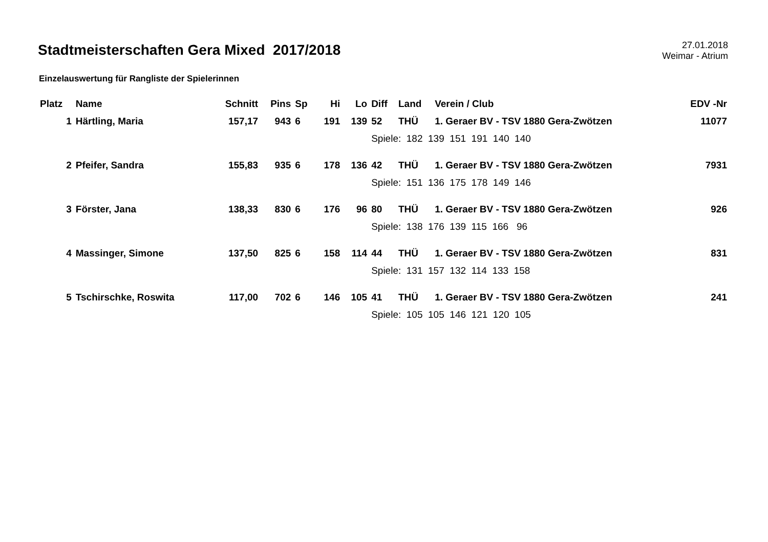Stadtmeisterschaften Gera Mixed 2017/2018
27.01.2018
Weimar - Atrium
Einzelauswertung für Rangliste der Spielerinnen
| Platz | Name | Schnitt | Pins | Sp | Hi | Lo | Diff | Land | Verein / Club | EDV -Nr |
| --- | --- | --- | --- | --- | --- | --- | --- | --- | --- | --- |
| 1 | Härtling, Maria | 157,17 | 943 | 6 | 191 | 139 | 52 | THÜ | 1. Geraer BV - TSV 1880 Gera-Zwötzen | 11077 |
| | | | | | | | Spiele: 182 139 151 191 140 140 | | | |
| 2 | Pfeifer, Sandra | 155,83 | 935 | 6 | 178 | 136 | 42 | THÜ | 1. Geraer BV - TSV 1880 Gera-Zwötzen | 7931 |
| | | | | | | | Spiele: 151 136 175 178 149 146 | | | |
| 3 | Förster, Jana | 138,33 | 830 | 6 | 176 | 96 | 80 | THÜ | 1. Geraer BV - TSV 1880 Gera-Zwötzen | 926 |
| | | | | | | | Spiele: 138 176 139 115 166 96 | | | |
| 4 | Massinger, Simone | 137,50 | 825 | 6 | 158 | 114 | 44 | THÜ | 1. Geraer BV - TSV 1880 Gera-Zwötzen | 831 |
| | | | | | | | Spiele: 131 157 132 114 133 158 | | | |
| 5 | Tschirschke, Roswita | 117,00 | 702 | 6 | 146 | 105 | 41 | THÜ | 1. Geraer BV - TSV 1880 Gera-Zwötzen | 241 |
| | | | | | | | Spiele: 105 105 146 121 120 105 | | | |